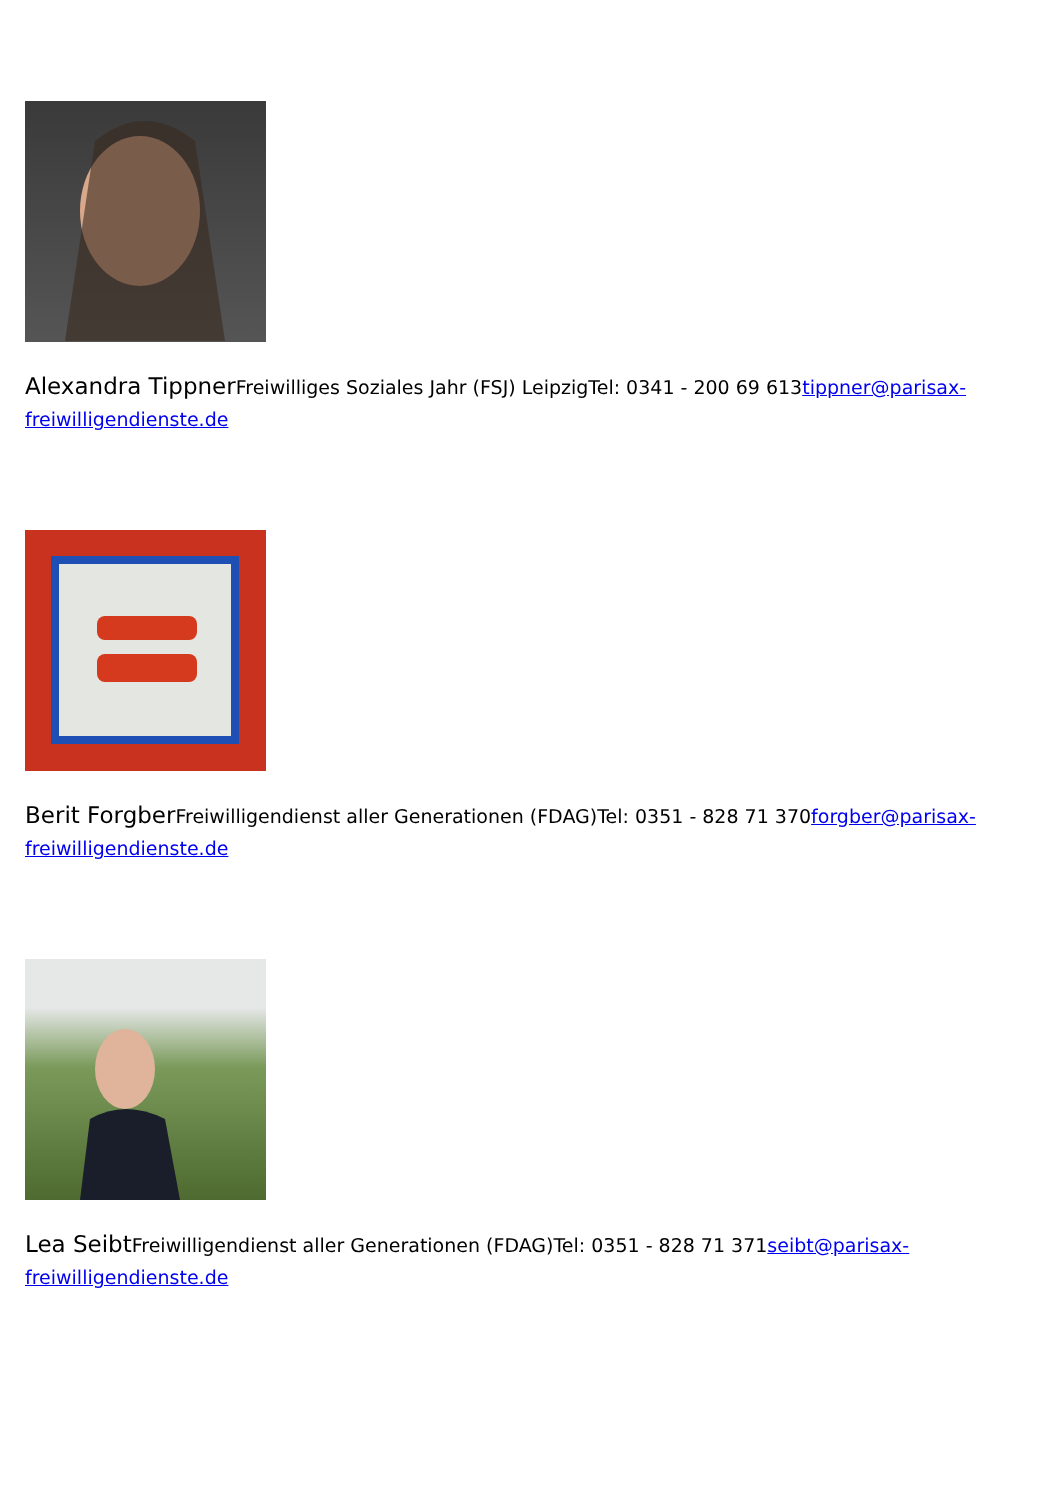Alexandra Tippner Freiwilliges Soziales Jahr (FSJ) LeipzigTel: 0341 - 200 69 613tippner@parisax-freiwilligendienste.de
Berit Forgber Freiwilligendienst aller Generationen (FDAG)Tel: 0351 - 828 71 370forgber@parisax-freiwilligendienste.de
Lea Seibt Freiwilligendienst aller Generationen (FDAG)Tel: 0351 - 828 71 371seibt@parisax-freiwilligendienste.de